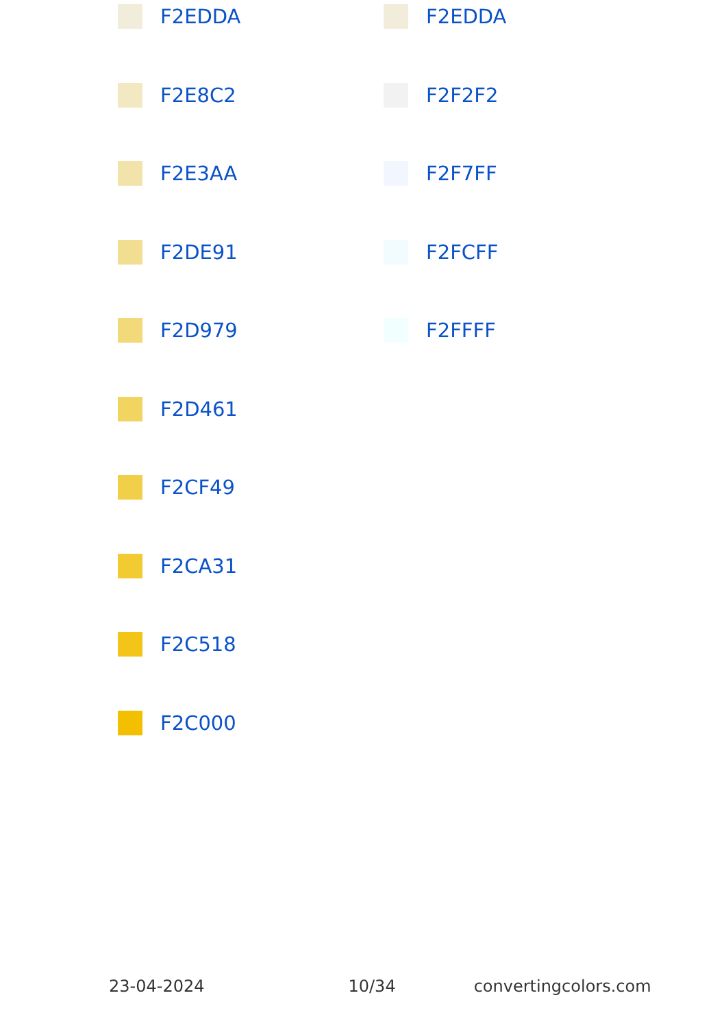F2EDDA
F2E8C2
F2E3AA
F2DE91
F2D979
F2D461
F2CF49
F2CA31
F2C518
F2C000
F2EDDA
F2F2F2
F2F7FF
F2FCFF
F2FFFF
23-04-2024 10/34 convertingcolors.com